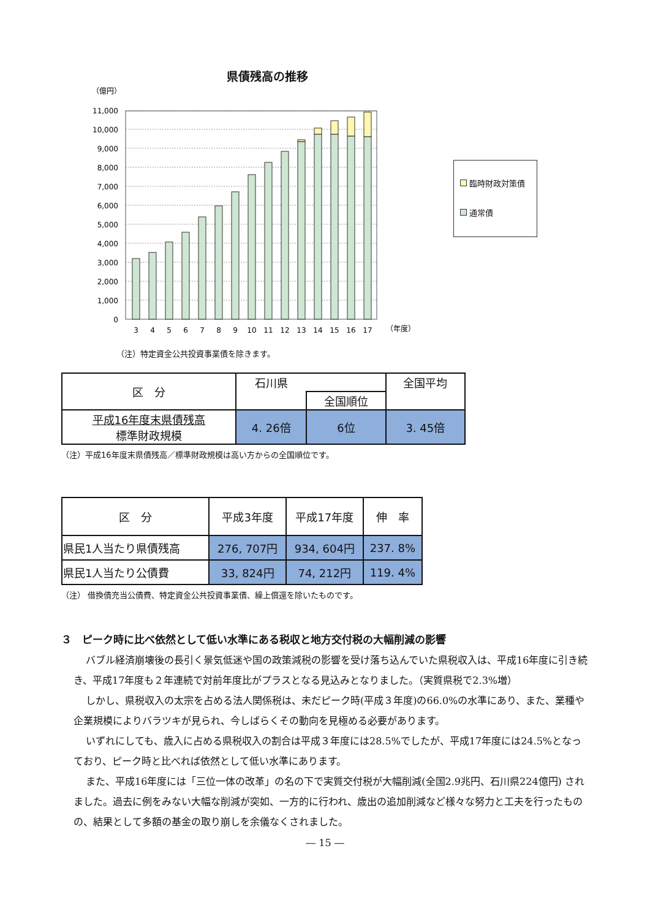県債残高の推移
（億円）
11,000
10,000
9,000
8,000
7,000
6,000
5,000
4,000
3,000
2,000
1,000
0
3
4
5
6
7
8
9
10
11
12
13
14
15
16
17
（年度）
臨時財政対策債
通常債
（注）特定資金公共投資事業債を除きます。
| 区 分 | 石川県 | | 全国平均 |
| | | 全国順位 | |
| 平成16年度末県債残高 標準財政規模 | 4. 26倍 | 6位 | 3. 45倍 |
（注）平成16年度末県債残高／標準財政規模は高い方からの全国順位です。
| 区 分 | 平成3年度 | 平成17年度 | 伸 率 |
| 県民1人当たり県債残高 | 276, 707円 | 934, 604円 | 237. 8% |
| 県民1人当たり公債費 | 33, 824円 | 74, 212円 | 119. 4% |
（注） 借換債充当公債費、特定資金公共投資事業債、繰上償還を除いたものです。
３　ピーク時に比べ依然として低い水準にある税収と地方交付税の大幅削減の影響
バブル経済崩壊後の長引く景気低迷や国の政策減税の影響を受け落ち込んでいた県税収入は、平成16年度に引き続き、平成17年度も２年連続で対前年度比がプラスとなる見込みとなりました。（実質県税で2.3%増）
しかし、県税収入の太宗を占める法人関係税は、未だピーク時(平成３年度)の66.0%の水準にあり、また、業種や企業規模によりバラツキが見られ、今しばらくその動向を見極める必要があります。
いずれにしても、歳入に占める県税収入の割合は平成３年度には28.5%でしたが、平成17年度には24.5%となっており、ピーク時と比べれば依然として低い水準にあります。
また、平成16年度には「三位一体の改革」の名の下で実質交付税が大幅削減(全国2.9兆円、石川県224億円) されました。過去に例をみない大幅な削減が突如、一方的に行われ、歳出の追加削減など様々な努力と工夫を行ったものの、結果として多額の基金の取り崩しを余儀なくされました。
― 15 ―